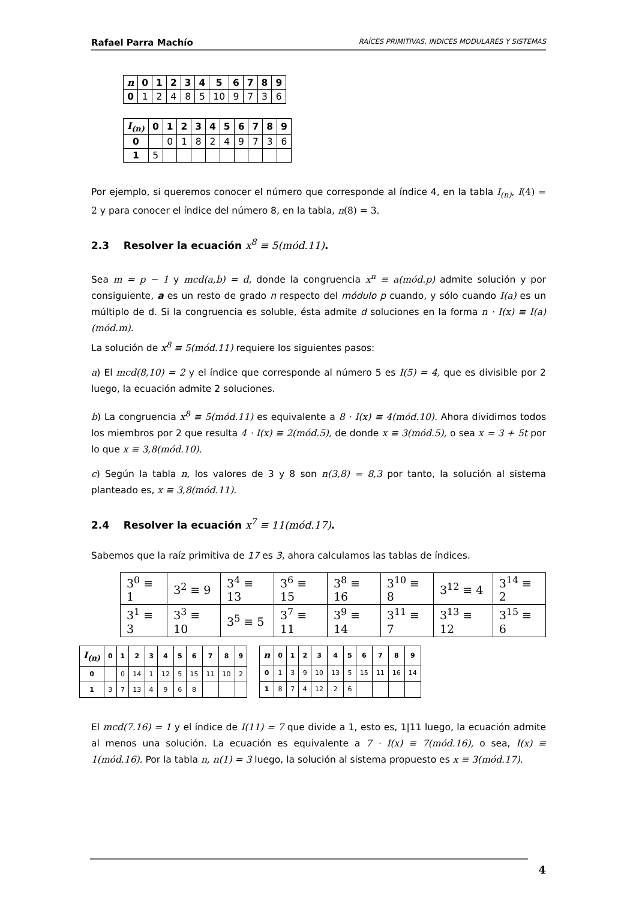Rafael Parra Machío RAÍCES PRIMITIVAS, INDICES MODULARES Y SISTEMAS
| n | 0 | 1 | 2 | 3 | 4 | 5 | 6 | 7 | 8 | 9 |
| --- | --- | --- | --- | --- | --- | --- | --- | --- | --- | --- |
| 0 | 1 | 2 | 4 | 8 | 5 | 10 | 9 | 7 | 3 | 6 |
| I<sub>(n)</sub> | 0 | 1 | 2 | 3 | 4 | 5 | 6 | 7 | 8 | 9 |
| --- | --- | --- | --- | --- | --- | --- | --- | --- | --- | --- |
| 0 | | 0 | 1 | 8 | 2 | 4 | 9 | 7 | 3 | 6 |
| 1 | 5 | | | | | | | | | |
Por ejemplo, si queremos conocer el número que corresponde al índice 4, en la tabla I<sub>(n)</sub>, I(4) = 2 y para conocer el índice del número 8, en la tabla, n(8) = 3.
2.3 Resolver la ecuación x<sup>8</sup> ≡ 5(mód.11).
Sea m = p − 1 y mcd(a,b) = d, donde la congruencia x<sup>n</sup> ≡ a(mód.p) admite solución y por consiguiente, a es un resto de grado n respecto del módulo p cuando, y sólo cuando I(a) es un múltiplo de d. Si la congruencia es soluble, ésta admite d soluciones en la forma n · I(x) ≡ I(a)(mód.m).
La solución de x<sup>8</sup> ≡ 5(mód.11) requiere los siguientes pasos:
a) El mcd(8,10) = 2 y el índice que corresponde al número 5 es I(5) = 4, que es divisible por 2 luego, la ecuación admite 2 soluciones.
b) La congruencia x<sup>8</sup> ≡ 5(mód.11) es equivalente a 8 · I(x) ≡ 4(mód.10). Ahora dividimos todos los miembros por 2 que resulta 4 · I(x) ≡ 2(mód.5), de donde x ≡ 3(mód.5), o sea x = 3 + 5t por lo que x ≡ 3,8(mód.10).
c) Según la tabla n, los valores de 3 y 8 son n(3,8) = 8,3 por tanto, la solución al sistema planteado es, x ≡ 3,8(mód.11).
2.4 Resolver la ecuación x<sup>7</sup> ≡ 11(mód.17).
Sabemos que la raíz primitiva de 17 es 3, ahora calculamos las tablas de índices.
| 3<sup>0</sup> ≡ 1 | 3<sup>2</sup> ≡ 9 | 3<sup>4</sup> ≡ 13 | 3<sup>6</sup> ≡ 15 | 3<sup>8</sup> ≡ 16 | 3<sup>10</sup> ≡ 8 | 3<sup>12</sup> ≡ 4 | 3<sup>14</sup> ≡ 2 |
| 3<sup>1</sup> ≡ 3 | 3<sup>3</sup> ≡ 10 | 3<sup>5</sup> ≡ 5 | 3<sup>7</sup> ≡ 11 | 3<sup>9</sup> ≡ 14 | 3<sup>11</sup> ≡ 7 | 3<sup>13</sup> ≡ 12 | 3<sup>15</sup> ≡ 6 |
| I<sub>(n)</sub> | 0 | 1 | 2 | 3 | 4 | 5 | 6 | 7 | 8 | 9 |
| --- | --- | --- | --- | --- | --- | --- | --- | --- | --- | --- |
| 0 | | 0 | 14 | 1 | 12 | 5 | 15 | 11 | 10 | 2 |
| 1 | 3 | 7 | 13 | 4 | 9 | 6 | 8 | | | |
| n | 0 | 1 | 2 | 3 | 4 | 5 | 6 | 7 | 8 | 9 |
| --- | --- | --- | --- | --- | --- | --- | --- | --- | --- | --- |
| 0 | 1 | 3 | 9 | 10 | 13 | 5 | 15 | 11 | 16 | 14 |
| 1 | 8 | 7 | 4 | 12 | 2 | 6 | | | | |
El mcd(7.16) = 1 y el índice de I(11) = 7 que divide a 1, esto es, 1|11 luego, la ecuación admite al menos una solución. La ecuación es equivalente a 7 · I(x) ≡ 7(mód.16), o sea, I(x) ≡ 1(mód.16). Por la tabla n, n(1) = 3 luego, la solución al sistema propuesto es x ≡ 3(mód.17).
4